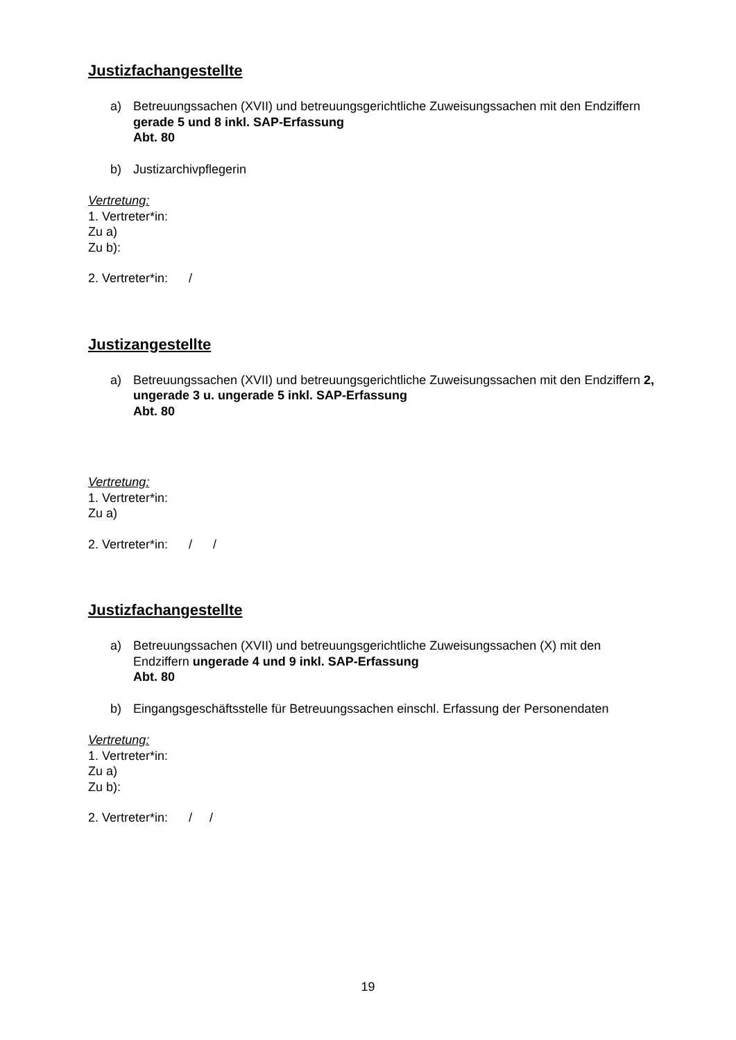Justizfachangestellte
a) Betreuungssachen (XVII) und betreuungsgerichtliche Zuweisungssachen mit den Endziffern gerade 5 und 8 inkl. SAP-Erfassung
Abt. 80
b) Justizarchivpflegerin
Vertretung:
1. Vertreter*in:
Zu a)
Zu b):
2. Vertreter*in: /
Justizangestellte
a) Betreuungssachen (XVII) und betreuungsgerichtliche Zuweisungssachen mit den Endziffern 2, ungerade 3 u. ungerade 5 inkl. SAP-Erfassung
Abt. 80
Vertretung:
1. Vertreter*in:
Zu a)
2. Vertreter*in: / /
Justizfachangestellte
a) Betreuungssachen (XVII) und betreuungsgerichtliche Zuweisungssachen (X) mit den Endziffern ungerade 4 und 9 inkl. SAP-Erfassung
Abt. 80
b) Eingangsgeschäftsstelle für Betreuungssachen einschl. Erfassung der Personendaten
Vertretung:
1. Vertreter*in:
Zu a)
Zu b):
2. Vertreter*in: / /
19